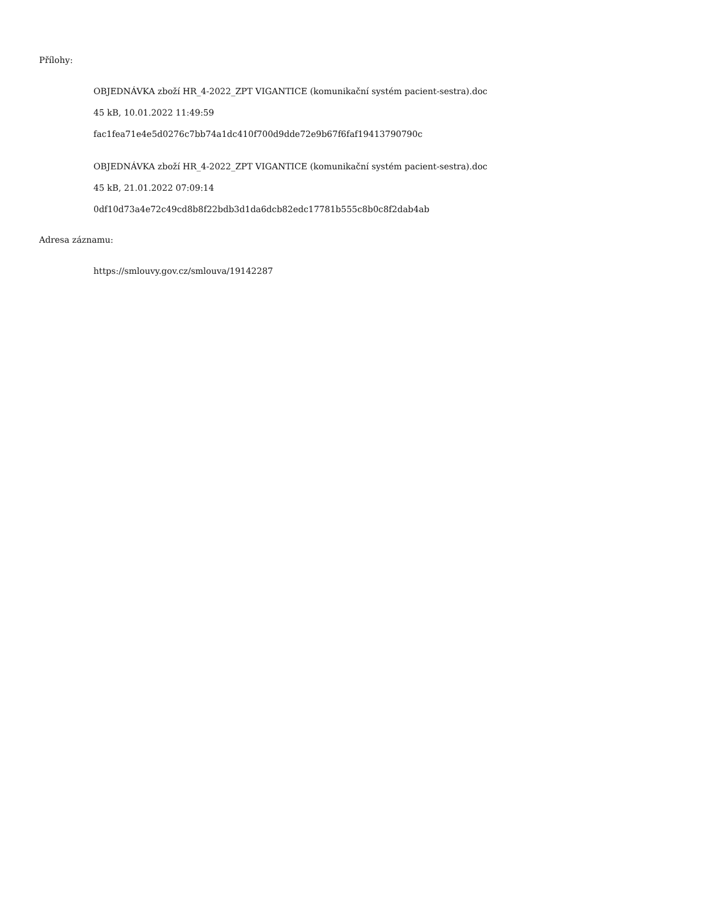Přílohy:
OBJEDNÁVKA zboží HR_4-2022_ZPT VIGANTICE (komunikační systém pacient-sestra).doc
45 kB, 10.01.2022 11:49:59
fac1fea71e4e5d0276c7bb74a1dc410f700d9dde72e9b67f6faf19413790790c
OBJEDNÁVKA zboží HR_4-2022_ZPT VIGANTICE (komunikační systém pacient-sestra).doc
45 kB, 21.01.2022 07:09:14
0df10d73a4e72c49cd8b8f22bdb3d1da6dcb82edc17781b555c8b0c8f2dab4ab
Adresa záznamu:
https://smlouvy.gov.cz/smlouva/19142287